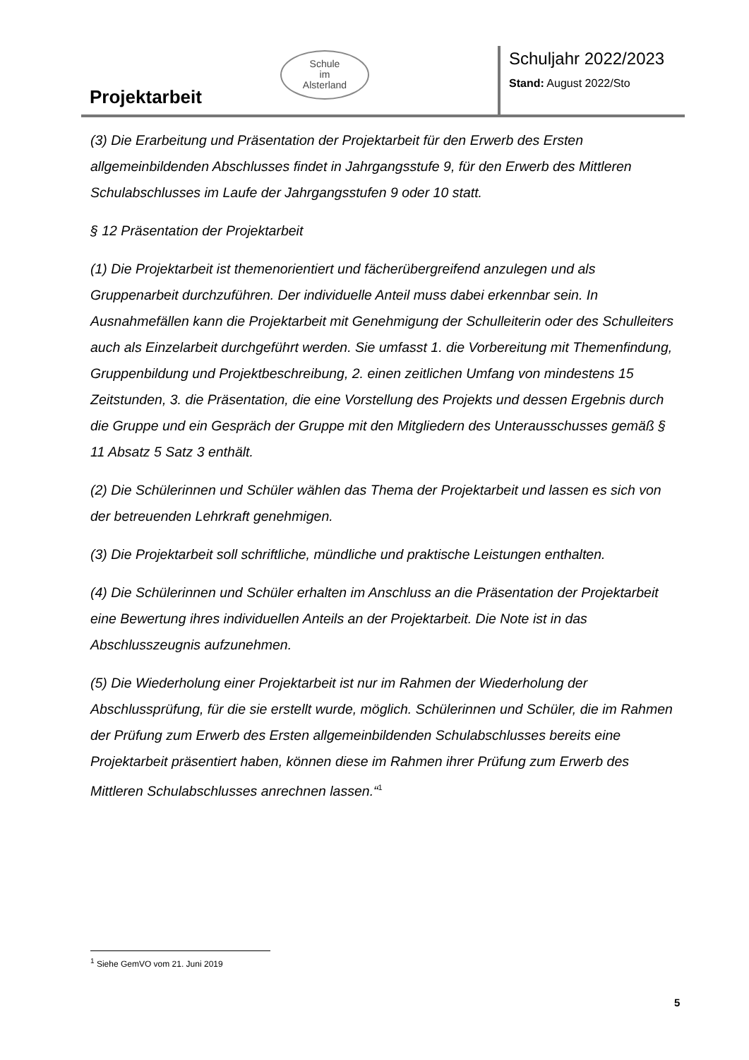Projektarbeit
Schule
im
Alsterland
Schuljahr 2022/2023
Stand: August 2022/Sto
(3) Die Erarbeitung und Präsentation der Projektarbeit für den Erwerb des Ersten allgemeinbildenden Abschlusses findet in Jahrgangsstufe 9, für den Erwerb des Mittleren Schulabschlusses im Laufe der Jahrgangsstufen 9 oder 10 statt.
§ 12 Präsentation der Projektarbeit
(1) Die Projektarbeit ist themenorientiert und fächerübergreifend anzulegen und als Gruppenarbeit durchzuführen. Der individuelle Anteil muss dabei erkennbar sein. In Ausnahmefällen kann die Projektarbeit mit Genehmigung der Schulleiterin oder des Schulleiters auch als Einzelarbeit durchgeführt werden. Sie umfasst 1. die Vorbereitung mit Themenfindung, Gruppenbildung und Projektbeschreibung, 2. einen zeitlichen Umfang von mindestens 15 Zeitstunden, 3. die Präsentation, die eine Vorstellung des Projekts und dessen Ergebnis durch die Gruppe und ein Gespräch der Gruppe mit den Mitgliedern des Unterausschusses gemäß § 11 Absatz 5 Satz 3 enthält.
(2) Die Schülerinnen und Schüler wählen das Thema der Projektarbeit und lassen es sich von der betreuenden Lehrkraft genehmigen.
(3) Die Projektarbeit soll schriftliche, mündliche und praktische Leistungen enthalten.
(4) Die Schülerinnen und Schüler erhalten im Anschluss an die Präsentation der Projektarbeit eine Bewertung ihres individuellen Anteils an der Projektarbeit. Die Note ist in das Abschlusszeugnis aufzunehmen.
(5) Die Wiederholung einer Projektarbeit ist nur im Rahmen der Wiederholung der Abschlussprüfung, für die sie erstellt wurde, möglich. Schülerinnen und Schüler, die im Rahmen der Prüfung zum Erwerb des Ersten allgemeinbildenden Schulabschlusses bereits eine Projektarbeit präsentiert haben, können diese im Rahmen ihrer Prüfung zum Erwerb des Mittleren Schulabschlusses anrechnen lassen.“<sup>1</sup>
<sup>1</sup> Siehe GemVO vom 21. Juni 2019
5